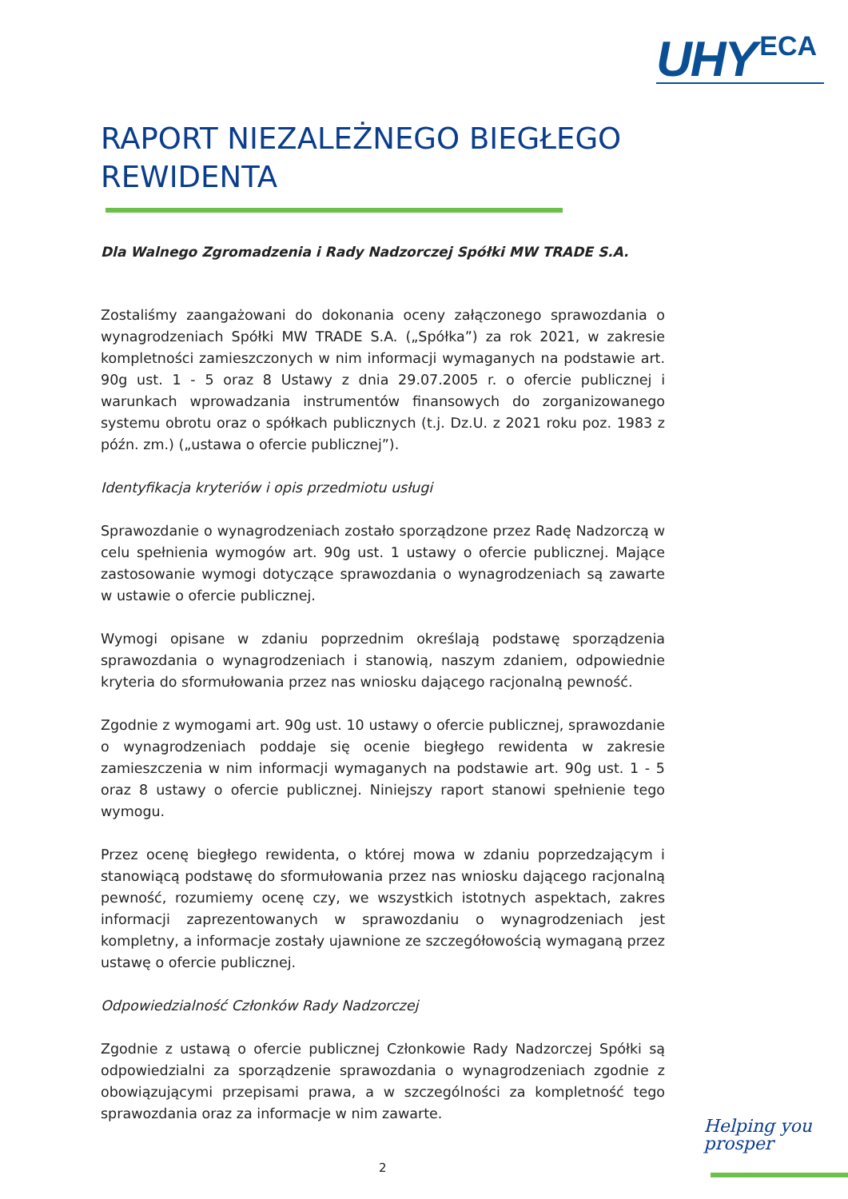UHY ECA
RAPORT NIEZALEŻNEGO BIEGŁEGO REWIDENTA
Dla Walnego Zgromadzenia i Rady Nadzorczej Spółki MW TRADE S.A.
Zostaliśmy zaangażowani do dokonania oceny załączonego sprawozdania o wynagrodzeniach Spółki MW TRADE S.A. („Spółka”) za rok 2021, w zakresie kompletności zamieszczonych w nim informacji wymaganych na podstawie art. 90g ust. 1 - 5 oraz 8 Ustawy z dnia 29.07.2005 r. o ofercie publicznej i warunkach wprowadzania instrumentów finansowych do zorganizowanego systemu obrotu oraz o spółkach publicznych (t.j. Dz.U. z 2021 roku poz. 1983 z późn. zm.) („ustawa o ofercie publicznej”).
Identyfikacja kryteriów i opis przedmiotu usługi
Sprawozdanie o wynagrodzeniach zostało sporządzone przez Radę Nadzorczą w celu spełnienia wymogów art. 90g ust. 1 ustawy o ofercie publicznej. Mające zastosowanie wymogi dotyczące sprawozdania o wynagrodzeniach są zawarte w ustawie o ofercie publicznej.
Wymogi opisane w zdaniu poprzednim określają podstawę sporządzenia sprawozdania o wynagrodzeniach i stanowią, naszym zdaniem, odpowiednie kryteria do sformułowania przez nas wniosku dającego racjonalną pewność.
Zgodnie z wymogami art. 90g ust. 10 ustawy o ofercie publicznej, sprawozdanie o wynagrodzeniach poddaje się ocenie biegłego rewidenta w zakresie zamieszczenia w nim informacji wymaganych na podstawie art. 90g ust. 1 - 5 oraz 8 ustawy o ofercie publicznej. Niniejszy raport stanowi spełnienie tego wymogu.
Przez ocenę biegłego rewidenta, o której mowa w zdaniu poprzedzającym i stanowiącą podstawę do sformułowania przez nas wniosku dającego racjonalną pewność, rozumiemy ocenę czy, we wszystkich istotnych aspektach, zakres informacji zaprezentowanych w sprawozdaniu o wynagrodzeniach jest kompletny, a informacje zostały ujawnione ze szczegółowością wymaganą przez ustawę o ofercie publicznej.
Odpowiedzialność Członków Rady Nadzorczej
Zgodnie z ustawą o ofercie publicznej Członkowie Rady Nadzorczej Spółki są odpowiedzialni za sporządzenie sprawozdania o wynagrodzeniach zgodnie z obowiązującymi przepisami prawa, a w szczególności za kompletność tego sprawozdania oraz za informacje w nim zawarte.
Helping you
prosper
2